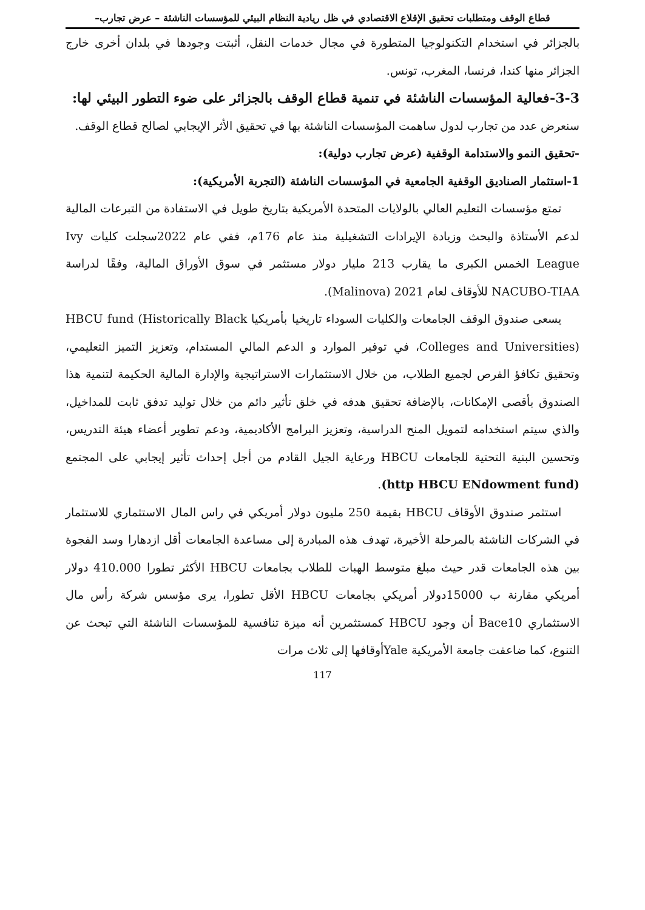قطاع الوقف ومتطلبات تحقيق الإقلاع الاقتصادي في ظل ريادية النظام البيئي للمؤسسات الناشئة – عرض تجارب–
بالجزائر في استخدام التكنولوجيا المتطورة في مجال خدمات النقل، أثبتت وجودها في بلدان أخرى خارج الجزائر منها كندا، فرنسا، المغرب، تونس.
3-3-فعالية المؤسسات الناشئة في تنمية قطاع الوقف بالجزائر على ضوء التطور البيئي لها:
سنعرض عدد من تجارب لدول ساهمت المؤسسات الناشئة بها في تحقيق الأثر الإيجابي لصالح قطاع الوقف.
-تحقيق النمو والاستدامة الوقفية (عرض تجارب دولية):
1-استثمار الصناديق الوقفية الجامعية في المؤسسات الناشئة (التجربة الأمريكية):
تمتع مؤسسات التعليم العالي بالولايات المتحدة الأمريكية بتاريخ طويل في الاستفادة من التبرعات المالية لدعم الأستاذة والبحث وزيادة الإيرادات التشغيلية منذ عام 176م، ففي عام 2022سجلت كليات Ivy League الخمس الكبرى ما يقارب 213 مليار دولار مستثمر في سوق الأوراق المالية، وفقًا لدراسة NACUBO-TIAA للأوقاف لعام 2021 (Malinova).
يسعى صندوق الوقف الجامعات والكليات السوداء تاريخيا بأمريكيا HBCU fund (Historically Black Colleges and Universities)، في توفير الموارد و الدعم المالي المستدام، وتعزيز التميز التعليمي، وتحقيق تكافؤ الفرص لجميع الطلاب، من خلال الاستثمارات الاستراتيجية والإدارة المالية الحكيمة لتنمية هذا الصندوق بأقصى الإمكانات، بالإضافة تحقيق هدفه في خلق تأثير دائم من خلال توليد تدفق ثابت للمداخيل، والذي سيتم استخدامه لتمويل المنح الدراسية، وتعزيز البرامج الأكاديمية، ودعم تطوير أعضاء هيئة التدريس، وتحسين البنية التحتية للجامعات HBCU ورعاية الجيل القادم من أجل إحداث تأثير إيجابي على المجتمع (http HBCU ENdowment fund).
استثمر صندوق الأوقاف HBCU بقيمة 250 مليون دولار أمريكي في راس المال الاستثماري للاستثمار في الشركات الناشئة بالمرحلة الأخيرة، تهدف هذه المبادرة إلى مساعدة الجامعات أقل ازدهارا وسد الفجوة بين هذه الجامعات قدر حيث مبلغ متوسط الهبات للطلاب بجامعات HBCU الأكثر تطورا 410.000 دولار أمريكي مقارنة ب 15000دولار أمريكي بجامعات HBCU الأقل تطورا، يرى مؤسس شركة رأس مال الاستثماري Bace10 أن وجود HBCU كمستثمرين أنه ميزة تنافسية للمؤسسات الناشئة التي تبحث عن التنوع، كما ضاعفت جامعة الأمريكية Yaleأوقافها إلى ثلاث مرات
117